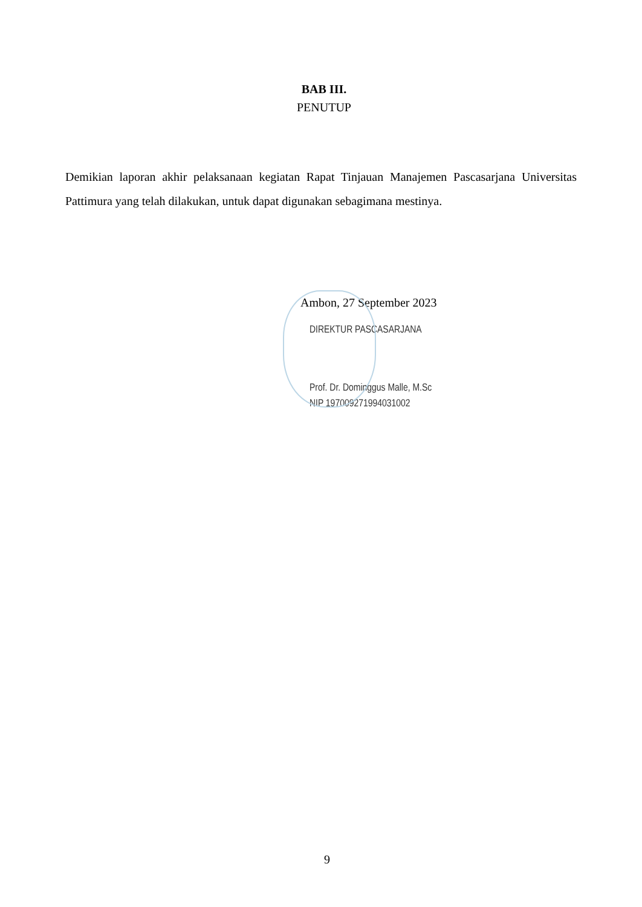BAB III.
PENUTUP
Demikian laporan akhir pelaksanaan kegiatan Rapat Tinjauan Manajemen Pascasarjana Universitas Pattimura yang telah dilakukan, untuk dapat digunakan sebagimana mestinya.
Ambon, 27 September 2023
DIREKTUR PASCASARJANA
Prof. Dr. Dominggus Malle, M.Sc
NIP 197009271994031002
9